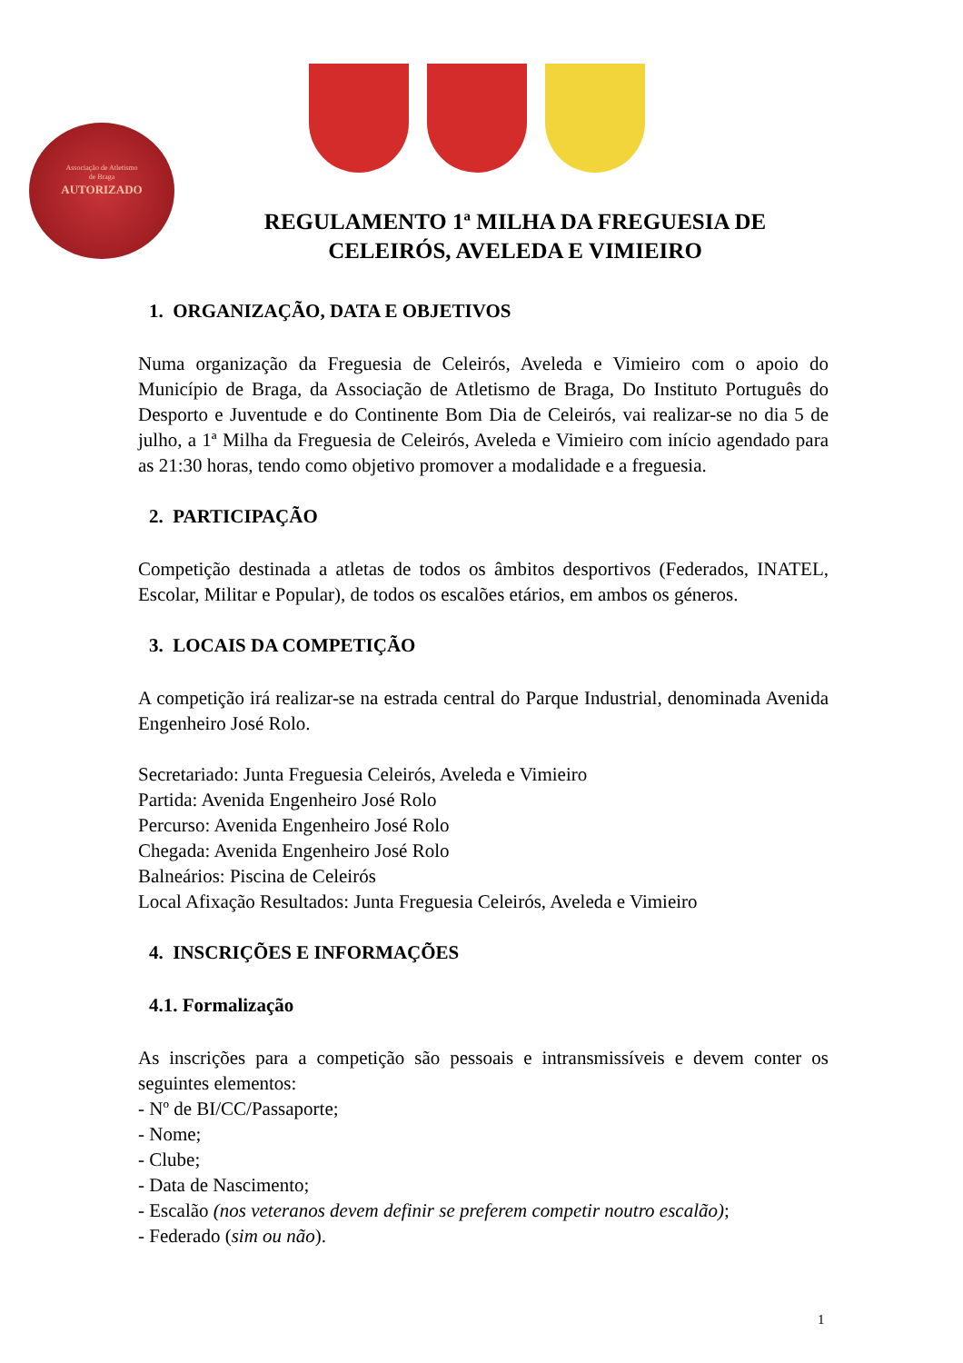Associação de Atletismo
de Braga
AUTORIZADO
REGULAMENTO 1ª MILHA DA FREGUESIA DE CELEIRÓS, AVELEDA E VIMIEIRO
1. ORGANIZAÇÃO, DATA E OBJETIVOS
Numa organização da Freguesia de Celeirós, Aveleda e Vimieiro com o apoio do Município de Braga, da Associação de Atletismo de Braga, Do Instituto Português do Desporto e Juventude e do Continente Bom Dia de Celeirós, vai realizar-se no dia 5 de julho, a 1ª Milha da Freguesia de Celeirós, Aveleda e Vimieiro com início agendado para as 21:30 horas, tendo como objetivo promover a modalidade e a freguesia.
2. PARTICIPAÇÃO
Competição destinada a atletas de todos os âmbitos desportivos (Federados, INATEL, Escolar, Militar e Popular), de todos os escalões etários, em ambos os géneros.
3. LOCAIS DA COMPETIÇÃO
A competição irá realizar-se na estrada central do Parque Industrial, denominada Avenida Engenheiro José Rolo.
Secretariado: Junta Freguesia Celeirós, Aveleda e Vimieiro
Partida: Avenida Engenheiro José Rolo
Percurso: Avenida Engenheiro José Rolo
Chegada: Avenida Engenheiro José Rolo
Balneários: Piscina de Celeirós
Local Afixação Resultados: Junta Freguesia Celeirós, Aveleda e Vimieiro
4. INSCRIÇÕES E INFORMAÇÕES
4.1. Formalização
As inscrições para a competição são pessoais e intransmissíveis e devem conter os seguintes elementos:
- Nº de BI/CC/Passaporte;
- Nome;
- Clube;
- Data de Nascimento;
- Escalão (nos veteranos devem definir se preferem competir noutro escalão);
- Federado (sim ou não).
1